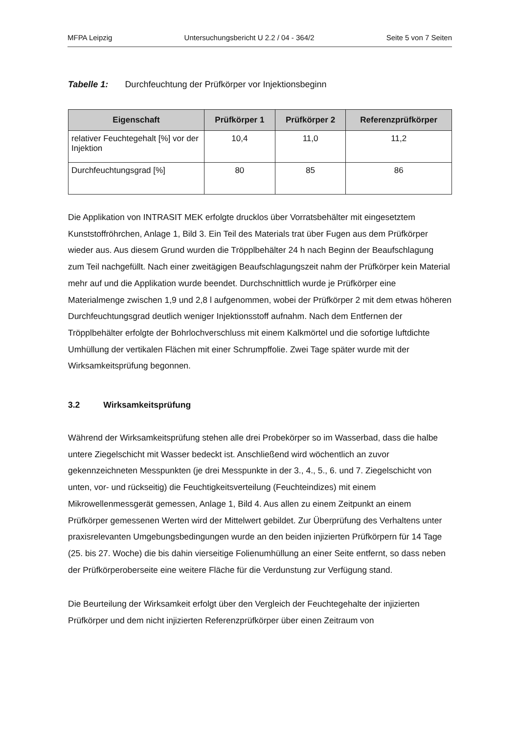MFPA Leipzig Untersuchungsbericht U 2.2 / 04 - 364/2 Seite 5 von 7 Seiten
Tabelle 1: Durchfeuchtung der Prüfkörper vor Injektionsbeginn
| Eigenschaft | Prüfkörper 1 | Prüfkörper 2 | Referenzprüfkörper |
| --- | --- | --- | --- |
| relativer Feuchtegehalt [%] vor der Injektion | 10,4 | 11,0 | 11,2 |
| Durchfeuchtungsgrad [%] | 80 | 85 | 86 |
Die Applikation von INTRASIT MEK erfolgte drucklos über Vorratsbehälter mit eingesetztem Kunststoffröhrchen, Anlage 1, Bild 3. Ein Teil des Materials trat über Fugen aus dem Prüfkörper wieder aus. Aus diesem Grund wurden die Tröpplbehälter 24 h nach Beginn der Beaufschlagung zum Teil nachgefüllt. Nach einer zweitägigen Beaufschlagungszeit nahm der Prüfkörper kein Material mehr auf und die Applikation wurde beendet. Durchschnittlich wurde je Prüfkörper eine Materialmenge zwischen 1,9 und 2,8 l aufgenommen, wobei der Prüfkörper 2 mit dem etwas höheren Durchfeuchtungsgrad deutlich weniger Injektionsstoff aufnahm. Nach dem Entfernen der Tröpplbehälter erfolgte der Bohrlochverschluss mit einem Kalkmörtel und die sofortige luftdichte Umhüllung der vertikalen Flächen mit einer Schrumpffolie. Zwei Tage später wurde mit der Wirksamkeitsprüfung begonnen.
3.2 Wirksamkeitsprüfung
Während der Wirksamkeitsprüfung stehen alle drei Probekörper so im Wasserbad, dass die halbe untere Ziegelschicht mit Wasser bedeckt ist. Anschließend wird wöchentlich an zuvor gekennzeichneten Messpunkten (je drei Messpunkte in der 3., 4., 5., 6. und 7. Ziegelschicht von unten, vor- und rückseitig) die Feuchtigkeitsverteilung (Feuchteindizes) mit einem Mikrowellenmessgerät gemessen, Anlage 1, Bild 4. Aus allen zu einem Zeitpunkt an einem Prüfkörper gemessenen Werten wird der Mittelwert gebildet. Zur Überprüfung des Verhaltens unter praxisrelevanten Umgebungsbedingungen wurde an den beiden injizierten Prüfkörpern für 14 Tage (25. bis 27. Woche) die bis dahin vierseitige Folienumhüllung an einer Seite entfernt, so dass neben der Prüfkörperoberseite eine weitere Fläche für die Verdunstung zur Verfügung stand.
Die Beurteilung der Wirksamkeit erfolgt über den Vergleich der Feuchtegehalte der injizierten Prüfkörper und dem nicht injizierten Referenzprüfkörper über einen Zeitraum von